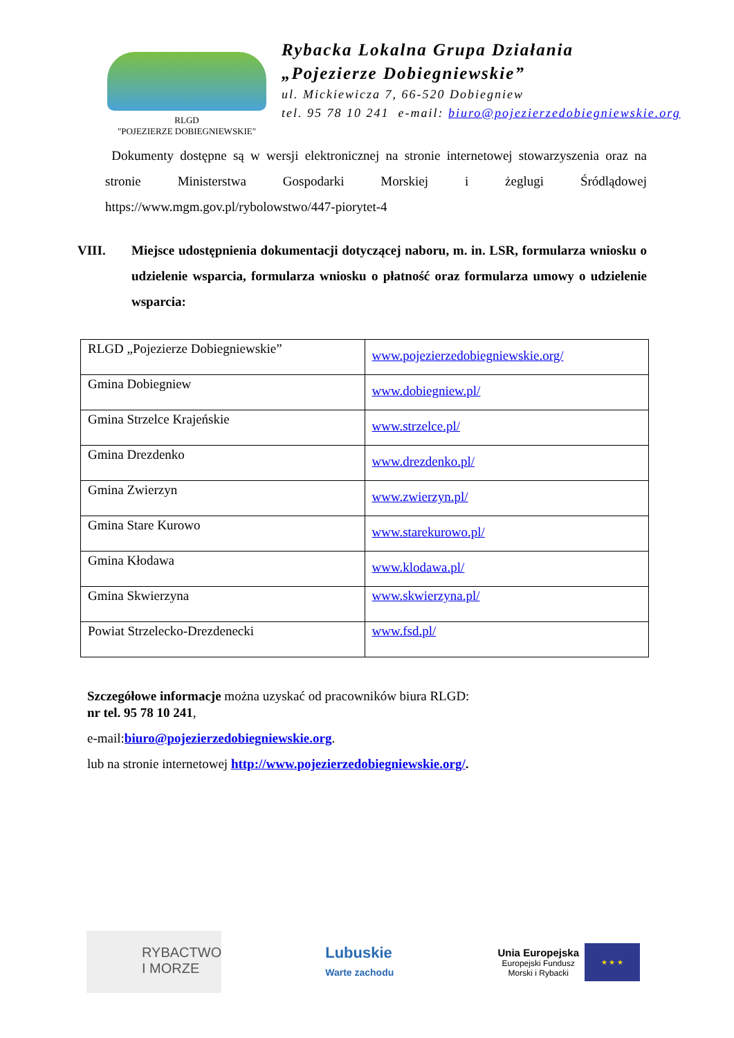RLGD
"POJEZIERZE DOBIEGNIEWSKIE"
Rybacka Lokalna Grupa Działania
„Pojezierze Dobiegniewskie”
ul. Mickiewicza 7, 66-520 Dobiegniew
tel. 95 78 10 241 e-mail: biuro@pojezierzedobiegniewskie.org
Dokumenty dostępne są w wersji elektronicznej na stronie internetowej stowarzyszenia oraz na stronie Ministerstwa Gospodarki Morskiej i żeglugi Śródlądowej https://www.mgm.gov.pl/rybolowstwo/447-piorytet-4
VIII. Miejsce udostępnienia dokumentacji dotyczącej naboru, m. in. LSR, formularza wniosku o udzielenie wsparcia, formularza wniosku o płatność oraz formularza umowy o udzielenie wsparcia:
| RLGD „Pojezierze Dobiegniewskie” | www.pojezierzedobiegniewskie.org/ |
| Gmina Dobiegniew | www.dobiegniew.pl/ |
| Gmina Strzelce Krajeńskie | www.strzelce.pl/ |
| Gmina Drezdenko | www.drezdenko.pl/ |
| Gmina Zwierzyn | www.zwierzyn.pl/ |
| Gmina Stare Kurowo | www.starekurowo.pl/ |
| Gmina Kłodawa | www.klodawa.pl/ |
| Gmina Skwierzyna | www.skwierzyna.pl/ |
| Powiat Strzelecko-Drezdenecki | www.fsd.pl/ |
Szczegółowe informacje można uzyskać od pracowników biura RLGD:
nr tel. 95 78 10 241,
e-mail:biuro@pojezierzedobiegniewskie.org.
lub na stronie internetowej http://www.pojezierzedobiegniewskie.org/.
RYBACTWO
I MORZE
Lubuskie
Warte zachodu
Unia Europejska
Europejski Fundusz
Morski i Rybacki
★ ★ ★